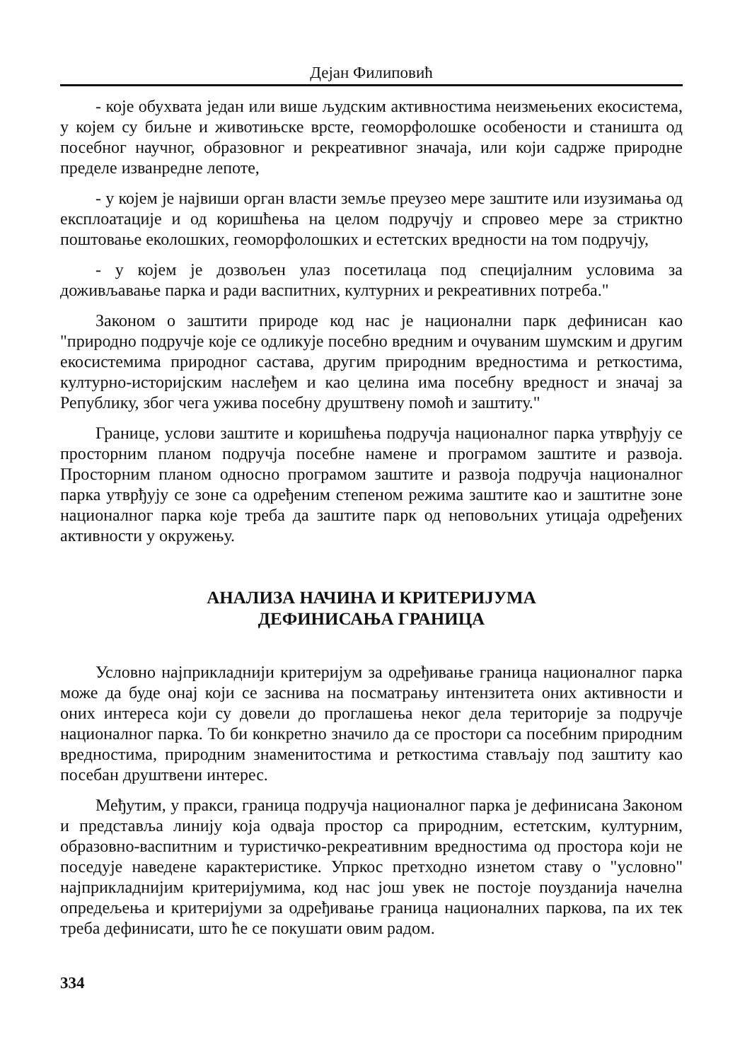Дејан Филиповић
- које обухвата један или више људским активностима неизмењених екосистема, у којем су биљне и животињске врсте, геоморфолошке особености и станишта од посебног научног, образовног и рекреативног значаја, или који садрже природне пределе изванредне лепоте,
- у којем је највиши орган власти земље преузео мере заштите или изузимања од експлоатације и од коришћења на целом подручју и спровео мере за стриктно поштовање еколошких, геоморфолошких и естетских вредности на том подручју,
- у којем је дозвољен улаз посетилаца под специјалним условима за доживљавање парка и ради васпитних, културних и рекреативних потреба."
Законом о заштити природе код нас је национални парк дефинисан као "природно подручје које се одликује посебно вредним и очуваним шумским и другим екосистемима природног састава, другим природним вредностима и реткостима, културно-историјским наслеђем и као целина има посебну вредност и значај за Републику, због чега ужива посебну друштвену помоћ и заштиту."
Границе, услови заштите и коришћења подручја националног парка утврђују се просторним планом подручја посебне намене и програмом заштите и развоја. Просторним планом односно програмом заштите и развоја подручја националног парка утврђују се зоне са одређеним степеном режима заштите као и заштитне зоне националног парка које треба да заштите парк од неповољних утицаја одређених активности у окружењу.
АНАЛИЗА НАЧИНА И КРИТЕРИЈУМА
ДЕФИНИСАЊА ГРАНИЦА
Условно најприкладнији критеријум за одређивање граница националног парка може да буде онај који се заснива на посматрању интензитета оних активности и оних интереса који су довели до проглашења неког дела територије за подручје националног парка. То би конкретно значило да се простори са посебним природним вредностима, природним знаменитостима и реткостима стављају под заштиту као посебан друштвени интерес.
Међутим, у пракси, граница подручја националног парка је дефинисана Законом и представља линију која одваја простор са природним, естетским, културним, образовно-васпитним и туристичко-рекреативним вредностима од простора који не поседује наведене карактеристике. Упркос претходно изнетом ставу о "условно" најприкладнијим критеријумима, код нас још увек не постоје поузданија начелна опредељења и критеријуми за одређивање граница националних паркова, па их тек треба дефинисати, што ће се покушати овим радом.
334